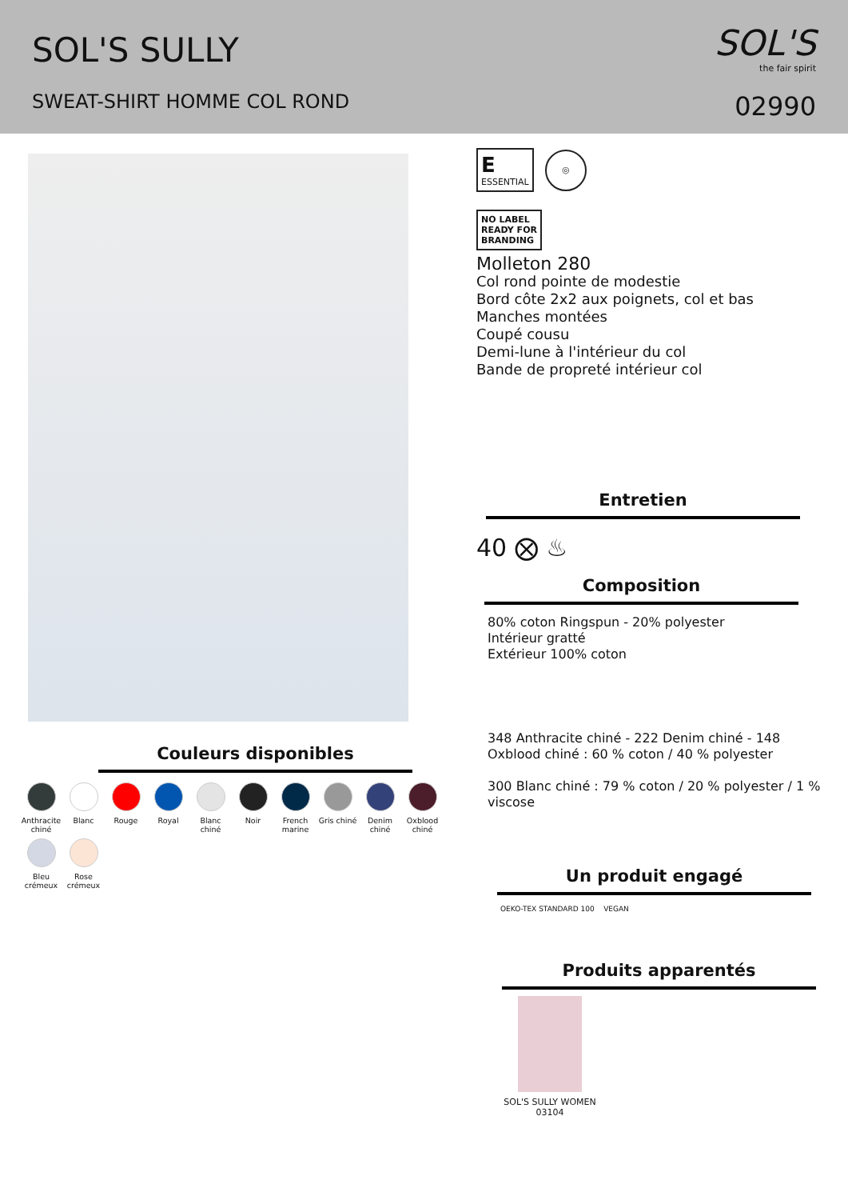SOL'S SULLY
SWEAT-SHIRT HOMME COL ROND
SOL'S
the fair spirit
02990
Couleurs disponibles
Anthracite chiné
Blanc
Rouge
Royal
Blanc chiné
Noir
French marine
Gris chiné
Denim chiné
Oxblood chiné
Bleu crémeux
Rose crémeux
E
ESSENTIAL ◎
NO LABEL
READY FOR
BRANDING
Molleton 280
Col rond pointe de modestie
Bord côte 2x2 aux poignets, col et bas
Manches montées
Coupé cousu
Demi-lune à l'intérieur du col
Bande de propreté intérieur col
Entretien
40 ⨂ ♨
Composition
80% coton Ringspun - 20% polyester
Intérieur gratté
Extérieur 100% coton
348 Anthracite chiné - 222 Denim chiné - 148 Oxblood chiné : 60 % coton / 40 % polyester
300 Blanc chiné : 79 % coton / 20 % polyester / 1 % viscose
Un produit engagé
OEKO-TEX STANDARD 100 VEGAN
Produits apparentés
SOL'S SULLY WOMEN
03104